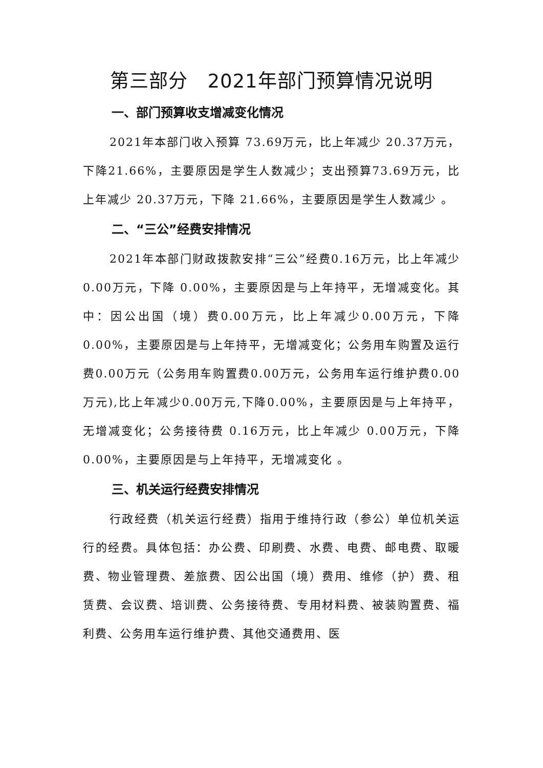第三部分　2021年部门预算情况说明
一、部门预算收支增减变化情况
2021年本部门收入预算 73.69万元，比上年减少 20.37万元，下降21.66%，主要原因是学生人数减少；支出预算73.69万元，比上年减少 20.37万元，下降 21.66%，主要原因是学生人数减少 。
二、“三公”经费安排情况
2021年本部门财政拨款安排“三公”经费0.16万元，比上年减少 0.00万元，下降 0.00%，主要原因是与上年持平，无增减变化。其中：因公出国（境）费0.00万元，比上年减少0.00万元，下降0.00%，主要原因是与上年持平，无增减变化；公务用车购置及运行费0.00万元（公务用车购置费0.00万元，公务用车运行维护费0.00万元),比上年减少0.00万元,下降0.00%，主要原因是与上年持平，无增减变化；公务接待费 0.16万元，比上年减少 0.00万元，下降 0.00%，主要原因是与上年持平，无增减变化 。
三、机关运行经费安排情况
行政经费（机关运行经费）指用于维持行政（参公）单位机关运行的经费。具体包括：办公费、印刷费、水费、电费、邮电费、取暖费、物业管理费、差旅费、因公出国（境）费用、维修（护）费、租赁费、会议费、培训费、公务接待费、专用材料费、被装购置费、福利费、公务用车运行维护费、其他交通费用、医